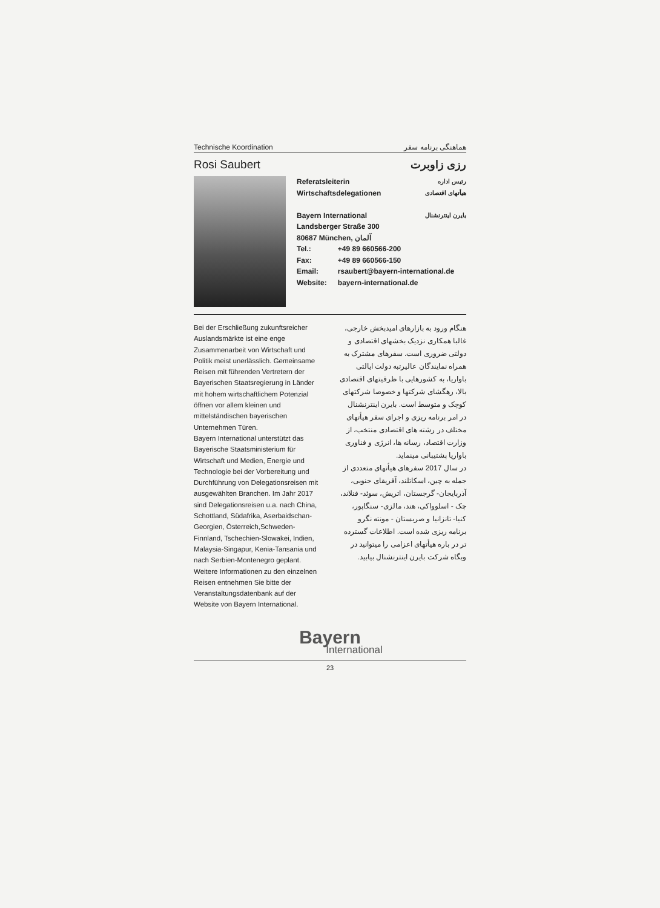Technische Koordination هماهنگی برنامه سفر
Rosi Saubert رزی زاوبرت
Referatsleiterin
Wirtschaftsdelegationen رئیس اداره
هیأتهای اقتصادی
Bayern International بایرن اینترنشنال
Landsberger Straße 300
80687 München, آلمان
| Tel.: | +49 89 660566-200 |
| Fax: | +49 89 660566-150 |
| Email: | rsaubert@bayern-international.de |
| Website: | bayern-international.de |
Bei der Erschließung zukunftsreicher Auslandsmärkte ist eine enge Zusammenarbeit von Wirtschaft und Politik meist unerlässlich. Gemeinsame Reisen mit führenden Vertretern der Bayerischen Staatsregierung in Länder mit hohem wirtschaftlichem Potenzial öffnen vor allem kleinen und mittelständischen bayerischen Unternehmen Türen.
Bayern International unterstützt das Bayerische Staatsministerium für Wirtschaft und Medien, Energie und Technologie bei der Vorbereitung und Durchführung von Delegationsreisen mit ausgewählten Branchen. Im Jahr 2017 sind Delegationsreisen u.a. nach China, Schottland, Südafrika, Aserbaidschan-Georgien, Österreich,Schweden-Finnland, Tschechien-Slowakei, Indien, Malaysia-Singapur, Kenia-Tansania und nach Serbien-Montenegro geplant. Weitere Informationen zu den einzelnen Reisen entnehmen Sie bitte der Veranstaltungsdatenbank auf der Website von Bayern International.
هنگام ورود به بازارهای امیدبخش خارجی، غالبا همکاری نزدیک بخشهای اقتصادی و دولتی ضروری است. سفرهای مشترک به همراه نمایندگان عالیرتبه دولت ایالتی باواریا، به کشورهایی با ظرفیتهای اقتصادی بالا، رهگشای شرکتها و خصوصا شرکتهای کوچک و متوسط است. بایرن اینترنشنال در امر برنامه ریزی و اجرای سفر هیأتهای مختلف در رشته های اقتصادی منتخب، از وزارت اقتصاد، رسانه ها، انرژی و فناوری باواریا پشتیبانی مینماید.
در سال 2017 سفرهای هیأتهای متعددی از جمله به چین، اسکاتلند، آفریقای جنوبی، آذربایجان- گرجستان، اتریش، سوئد- فنلاند، چک - اسلوواکی، هند، مالزی- سنگاپور، کنیا- تانزانیا و صربستان - مونته نگرو برنامه ریزی شده است. اطلاعات گسترده تر در باره هیأتهای اعزامی را میتوانید در وبگاه شرکت بایرن اینترنشنال بیابید.
Bayern
International
23